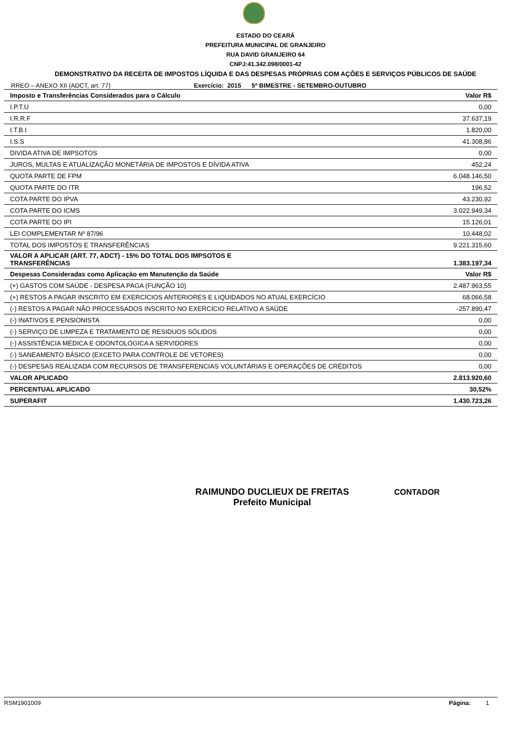ESTADO DO CEARÁ
PREFEITURA MUNICIPAL DE GRANJEIRO
RUA DAVID GRANJEIRO 64
CNPJ:41.342.098/0001-42
DEMONSTRATIVO DA RECEITA DE IMPOSTOS LÍQUIDA E DAS DESPESAS PRÓPRIAS COM AÇÕES E SERVIÇOS PÚBLICOS DE SAÚDE
RREO – ANEXO XII (ADCT, art. 77) Exercício: 2015 5º BIMESTRE - SETEMBRO-OUTUBRO
| Imposto e Transferências Considerados para o Cálculo | Valor R$ |
| --- | --- |
| I.P.T.U | 0,00 |
| I.R.R.F | 37.637,19 |
| I.T.B.I | 1.820,00 |
| I.S.S | 41.308,86 |
| DIVIDA ATIVA DE IMPSOTOS | 0,00 |
| JUROS, MULTAS E ATUALIZAÇÃO MONETÁRIA DE IMPOSTOS E DÍVIDA ATIVA | 452,24 |
| QUOTA PARTE DE FPM | 6.048.146,50 |
| QUOTA PARTE DO ITR | 196,52 |
| COTA PARTE DO IPVA | 43.230,92 |
| COTA PARTE DO ICMS | 3.022.949,34 |
| COTA PARTE DO IPI | 15.126,01 |
| LEI COMPLEMENTAR Nº 87/96 | 10.448,02 |
| TOTAL DOS IMPOSTOS E TRANSFERÊNCIAS | 9.221.315,60 |
| VALOR A APLICAR (ART. 77, ADCT) - 15% DO TOTAL DOS IMPSOTOS E TRANSFERÊNCIAS | 1.383.197,34 |
| Despesas Consideradas como Aplicaçào em Manutenção da Saúde | Valor R$ |
| (+) GASTOS COM SAÚDE - DESPESA PAGA (FUNÇÃO 10) | 2.487.963,55 |
| (+) RESTOS A PAGAR INSCRITO EM EXERCÍCIOS ANTERIORES E LIQUIDADOS NO ATUAL EXERCÍCIO | 68.066,58 |
| (-) RESTOS A PAGAR NÃO PROCESSADOS INSCRITO NO EXERCÍCIO RELATIVO A SAÚDE | -257.890,47 |
| (-) INATIVOS E PENSIONISTA | 0,00 |
| (-) SERVIÇO DE LIMPEZA E TRATAMENTO DE RESIDUOS SÓLIDOS | 0,00 |
| (-) ASSISTÊNCIA MÉDICA E ODONTOLÓGICA A SERVIDORES | 0,00 |
| (-) SANEAMENTO BÁSICO (EXCETO PARA CONTROLE DE VETORES) | 0,00 |
| (-) DESPESAS REALIZADA COM RECURSOS DE TRANSFERENCIAS VOLUNTÁRIAS E OPERAÇÕES DE CRÉDITOS | 0,00 |
| VALOR APLICADO | 2.813.920,60 |
| PERCENTUAL APLICADO | 30,52% |
| SUPERAFIT | 1.430.723,26 |
RAIMUNDO DUCLIEUX DE FREITAS
Prefeito Municipal
CONTADOR
RSM1901009 Página: 1